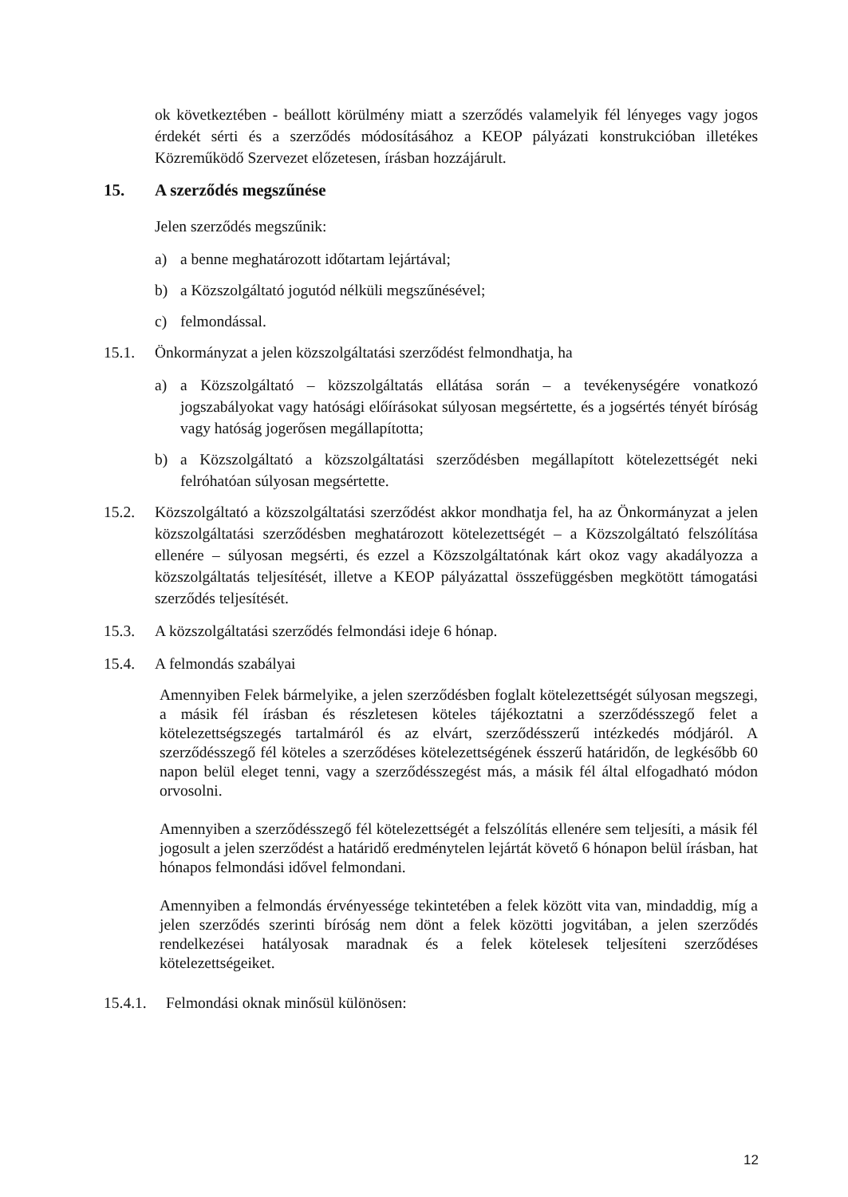ok következtében - beállott körülmény miatt a szerződés valamelyik fél lényeges vagy jogos érdekét sérti és a szerződés módosításához a KEOP pályázati konstrukcióban illetékes Közreműködő Szervezet előzetesen, írásban hozzájárult.
15. A szerződés megszűnése
Jelen szerződés megszűnik:
a) a benne meghatározott időtartam lejártával;
b) a Közszolgáltató jogutód nélküli megszűnésével;
c) felmondással.
15.1. Önkormányzat a jelen közszolgáltatási szerződést felmondhatja, ha
a) a Közszolgáltató – közszolgáltatás ellátása során – a tevékenységére vonatkozó jogszabályokat vagy hatósági előírásokat súlyosan megsértette, és a jogsértés tényét bíróság vagy hatóság jogerősen megállapította;
b) a Közszolgáltató a közszolgáltatási szerződésben megállapított kötelezettségét neki felróhatóan súlyosan megsértette.
15.2. Közszolgáltató a közszolgáltatási szerződést akkor mondhatja fel, ha az Önkormányzat a jelen közszolgáltatási szerződésben meghatározott kötelezettségét – a Közszolgáltató felszólítása ellenére – súlyosan megsérti, és ezzel a Közszolgáltatónak kárt okoz vagy akadályozza a közszolgáltatás teljesítését, illetve a KEOP pályázattal összefüggésben megkötött támogatási szerződés teljesítését.
15.3. A közszolgáltatási szerződés felmondási ideje 6 hónap.
15.4. A felmondás szabályai
Amennyiben Felek bármelyike, a jelen szerződésben foglalt kötelezettségét súlyosan megszegi, a másik fél írásban és részletesen köteles tájékoztatni a szerződésszegő felet a kötelezettségszegés tartalmáról és az elvárt, szerződésszerű intézkedés módjáról. A szerződésszegő fél köteles a szerződéses kötelezettségének ésszerű határidőn, de legkésőbb 60 napon belül eleget tenni, vagy a szerződésszegést más, a másik fél által elfogadható módon orvosolni.
Amennyiben a szerződésszegő fél kötelezettségét a felszólítás ellenére sem teljesíti, a másik fél jogosult a jelen szerződést a határidő eredménytelen lejártát követő 6 hónapon belül írásban, hat hónapos felmondási idővel felmondani.
Amennyiben a felmondás érvényessége tekintetében a felek között vita van, mindaddig, míg a jelen szerződés szerinti bíróság nem dönt a felek közötti jogvitában, a jelen szerződés rendelkezései hatályosak maradnak és a felek kötelesek teljesíteni szerződéses kötelezettségeiket.
15.4.1.
Felmondási oknak minősül különösen:
12